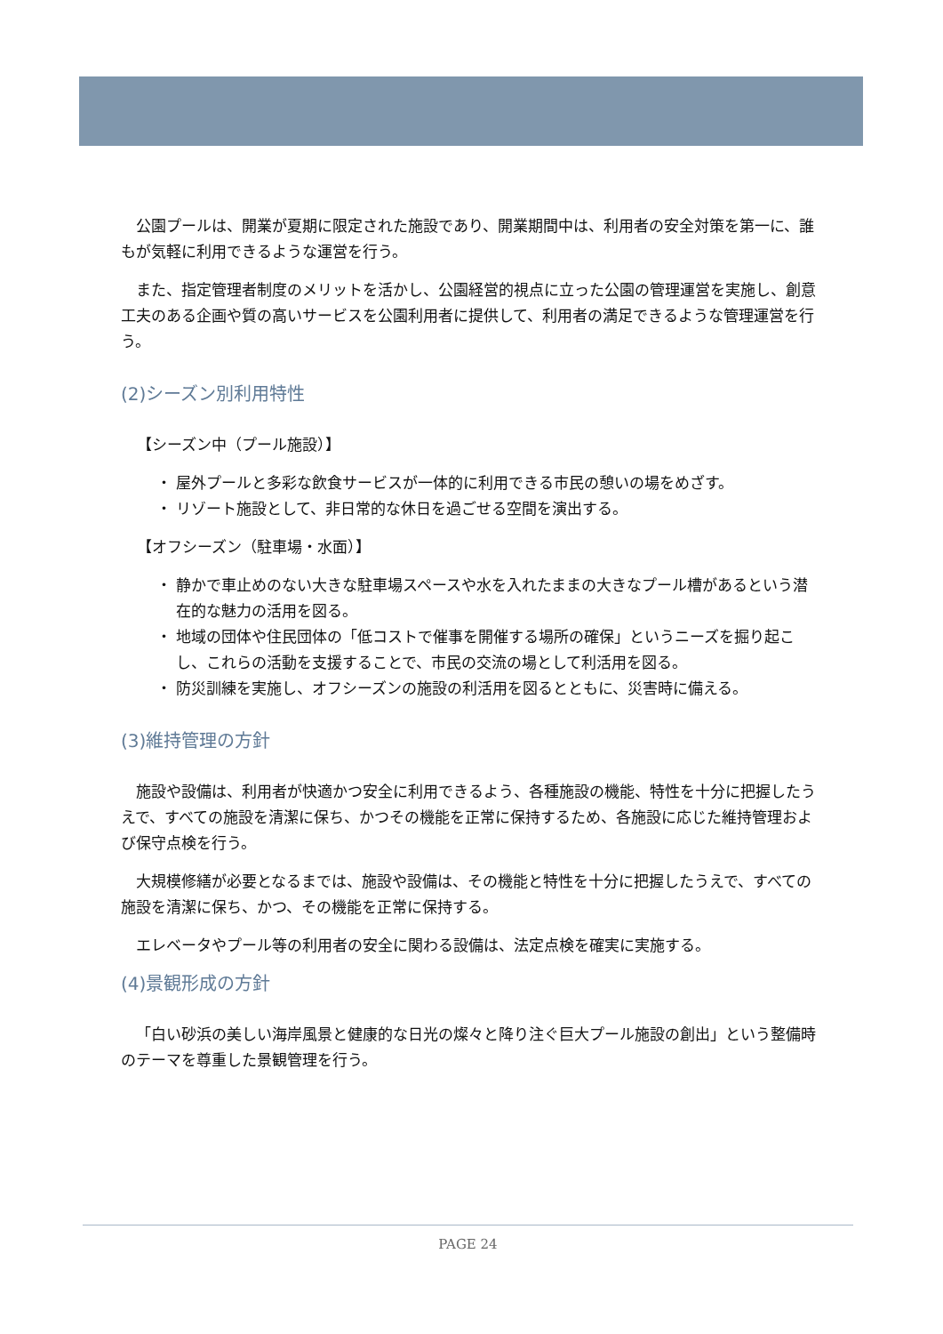公園プールは、開業が夏期に限定された施設であり、開業期間中は、利用者の安全対策を第一に、誰もが気軽に利用できるような運営を行う。
また、指定管理者制度のメリットを活かし、公園経営的視点に立った公園の管理運営を実施し、創意工夫のある企画や質の高いサービスを公園利用者に提供して、利用者の満足できるような管理運営を行う。
(2)シーズン別利用特性
【シーズン中（プール施設）】
・ 屋外プールと多彩な飲食サービスが一体的に利用できる市民の憩いの場をめざす。
・ リゾート施設として、非日常的な休日を過ごせる空間を演出する。
【オフシーズン（駐車場・水面）】
・ 静かで車止めのない大きな駐車場スペースや水を入れたままの大きなプール槽があるという潜在的な魅力の活用を図る。
・ 地域の団体や住民団体の「低コストで催事を開催する場所の確保」というニーズを掘り起こし、これらの活動を支援することで、市民の交流の場として利活用を図る。
・ 防災訓練を実施し、オフシーズンの施設の利活用を図るとともに、災害時に備える。
(3)維持管理の方針
施設や設備は、利用者が快適かつ安全に利用できるよう、各種施設の機能、特性を十分に把握したうえで、すべての施設を清潔に保ち、かつその機能を正常に保持するため、各施設に応じた維持管理および保守点検を行う。
大規模修繕が必要となるまでは、施設や設備は、その機能と特性を十分に把握したうえで、すべての施設を清潔に保ち、かつ、その機能を正常に保持する。
エレベータやプール等の利用者の安全に関わる設備は、法定点検を確実に実施する。
(4)景観形成の方針
「白い砂浜の美しい海岸風景と健康的な日光の燦々と降り注ぐ巨大プール施設の創出」という整備時のテーマを尊重した景観管理を行う。
PAGE 24